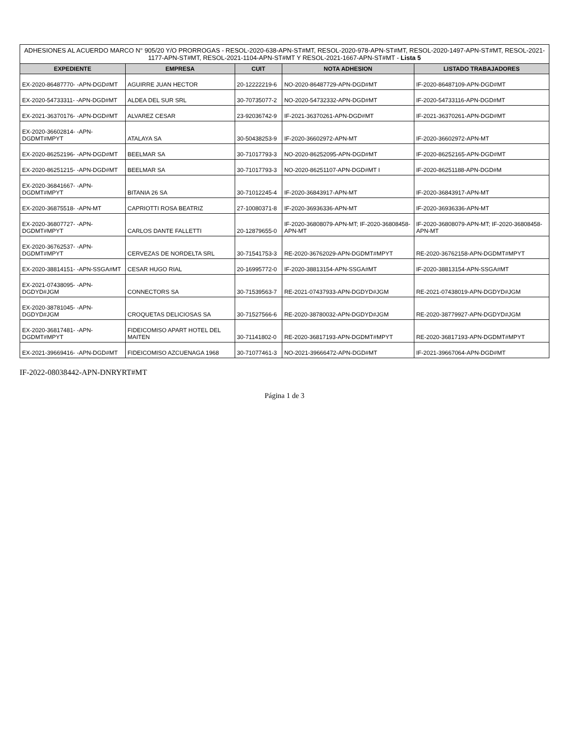| ADHESIONES AL ACUERDO MARCO N° 905/20 Y/O PRORROGAS - RESOL-2020-638-APN-ST#MT, RESOL-2020-978-APN-ST#MT, RESOL-2020-1497-APN-ST#MT, RESOL-2021-1177-APN-ST#MT, RESOL-2021-1104-APN-ST#MT Y RESOL-2021-1667-APN-ST#MT - Lista 5 | | | | |
| EXPEDIENTE | EMPRESA | CUIT | NOTA ADHESION | LISTADO TRABAJADORES |
| EX-2020-86487770- -APN-DGD#MT | AGUIRRE JUAN HECTOR | 20-12222219-6 | NO-2020-86487729-APN-DGD#MT | IF-2020-86487109-APN-DGD#MT |
| EX-2020-54733311- -APN-DGD#MT | ALDEA DEL SUR SRL | 30-70735077-2 | NO-2020-54732332-APN-DGD#MT | IF-2020-54733116-APN-DGD#MT |
| EX-2021-36370176- -APN-DGD#MT | ALVAREZ CESAR | 23-92036742-9 | IF-2021-36370261-APN-DGD#MT | IF-2021-36370261-APN-DGD#MT |
| EX-2020-36602814- -APN-DGDMT#MPYT | ATALAYA SA | 30-50438253-9 | IF-2020-36602972-APN-MT | IF-2020-36602972-APN-MT |
| EX-2020-86252196- -APN-DGD#MT | BEELMAR SA | 30-71017793-3 | NO-2020-86252095-APN-DGD#MT | IF-2020-86252165-APN-DGD#MT |
| EX-2020-86251215- -APN-DGD#MT | BEELMAR SA | 30-71017793-3 | NO-2020-86251107-APN-DGD#MT I | IF-2020-86251188-APN-DGD#M |
| EX-2020-36841667- -APN-DGDMT#MPYT | BITANIA 26 SA | 30-71012245-4 | IF-2020-36843917-APN-MT | IF-2020-36843917-APN-MT |
| EX-2020-36875518- -APN-MT | CAPRIOTTI ROSA BEATRIZ | 27-10080371-8 | IF-2020-36936336-APN-MT | IF-2020-36936336-APN-MT |
| EX-2020-36807727- -APN-DGDMT#MPYT | CARLOS DANTE FALLETTI | 20-12879655-0 | IF-2020-36808079-APN-MT; IF-2020-36808458-APN-MT | IF-2020-36808079-APN-MT; IF-2020-36808458-APN-MT |
| EX-2020-36762537- -APN-DGDMT#MPYT | CERVEZAS DE NORDELTA SRL | 30-71541753-3 | RE-2020-36762029-APN-DGDMT#MPYT | RE-2020-36762158-APN-DGDMT#MPYT |
| EX-2020-38814151- -APN-SSGA#MT | CESAR HUGO RIAL | 20-16995772-0 | IF-2020-38813154-APN-SSGA#MT | IF-2020-38813154-APN-SSGA#MT |
| EX-2021-07438095- -APN-DGDYD#JGM | CONNECTORS SA | 30-71539563-7 | RE-2021-07437933-APN-DGDYD#JGM | RE-2021-07438019-APN-DGDYD#JGM |
| EX-2020-38781045- -APN-DGDYD#JGM | CROQUETAS DELICIOSAS SA | 30-71527566-6 | RE-2020-38780032-APN-DGDYD#JGM | RE-2020-38779927-APN-DGDYD#JGM |
| EX-2020-36817481- -APN-DGDMT#MPYT | FIDEICOMISO APART HOTEL DEL MAITEN | 30-71141802-0 | RE-2020-36817193-APN-DGDMT#MPYT | RE-2020-36817193-APN-DGDMT#MPYT |
| EX-2021-39669416- -APN-DGD#MT | FIDEICOMISO AZCUENAGA 1968 | 30-71077461-3 | NO-2021-39666472-APN-DGD#MT | IF-2021-39667064-APN-DGD#MT |
IF-2022-08038442-APN-DNRYRT#MT
Página 1 de 3